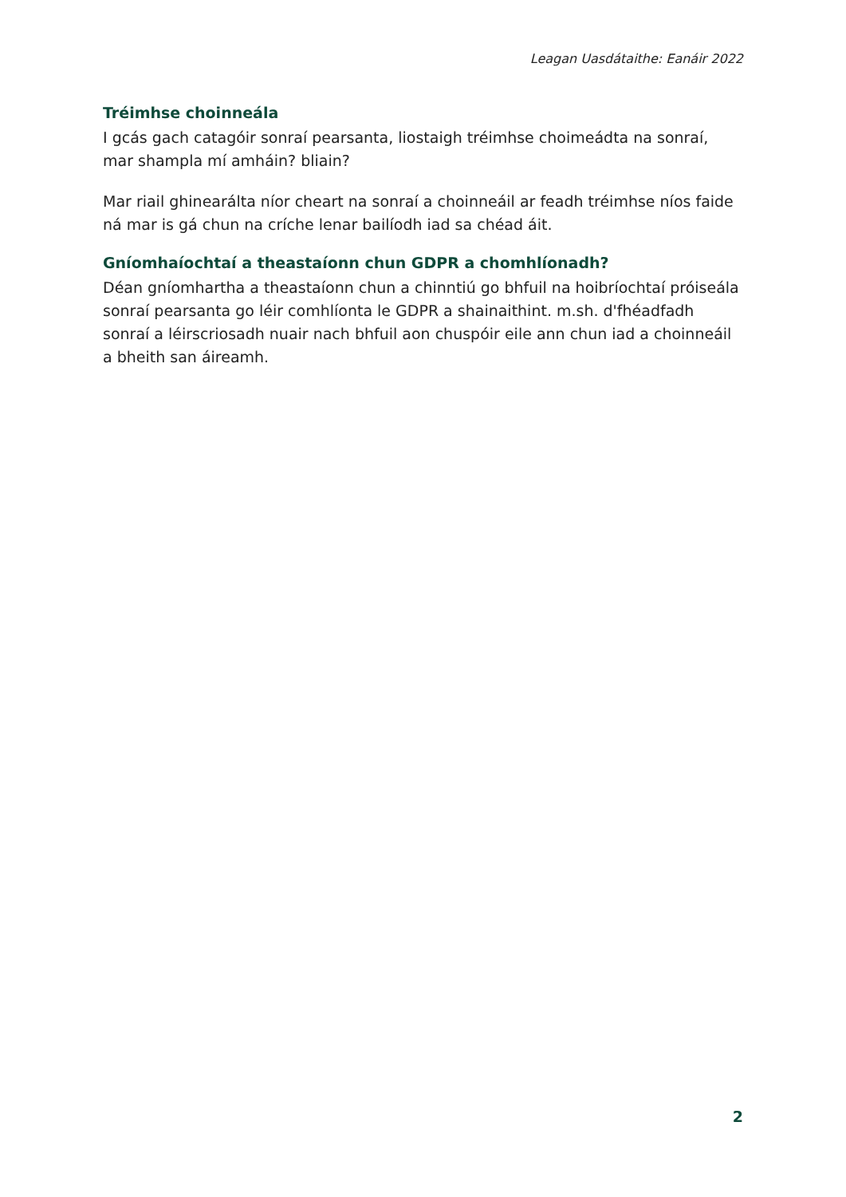Leagan Uasdátaithe: Eanáir 2022
Tréimhse choinneála
I gcás gach catagóir sonraí pearsanta, liostaigh tréimhse choimeádta na sonraí, mar shampla mí amháin? bliain?
Mar riail ghinearálta níor cheart na sonraí a choinneáil ar feadh tréimhse níos faide ná mar is gá chun na críche lenar bailíodh iad sa chéad áit.
Gníomhaíochtaí a theastaíonn chun GDPR a chomhlíonadh?
Déan gníomhartha a theastaíonn chun a chinntiú go bhfuil na hoibríochtaí próiseála sonraí pearsanta go léir comhlíonta le GDPR a shainaithint. m.sh. d'fhéadfadh sonraí a léirscriosadh nuair nach bhfuil aon chuspóir eile ann chun iad a choinneáil a bheith san áireamh.
2